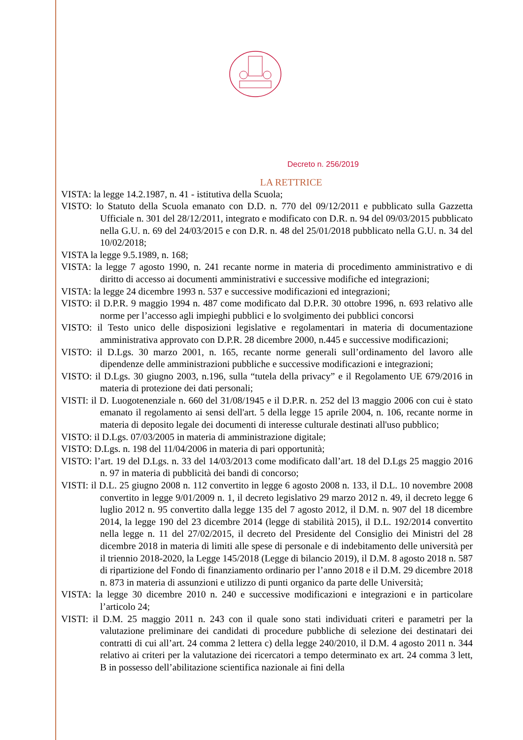Decreto n. 256/2019
LA RETTRICE
VISTA: la legge 14.2.1987, n. 41 - istitutiva della Scuola;
VISTO: lo Statuto della Scuola emanato con D.D. n. 770 del 09/12/2011 e pubblicato sulla Gazzetta Ufficiale n. 301 del 28/12/2011, integrato e modificato con D.R. n. 94 del 09/03/2015 pubblicato nella G.U. n. 69 del 24/03/2015 e con D.R. n. 48 del 25/01/2018 pubblicato nella G.U. n. 34 del 10/02/2018;
VISTA la legge 9.5.1989, n. 168;
VISTA: la legge 7 agosto 1990, n. 241 recante norme in materia di procedimento amministrativo e di diritto di accesso ai documenti amministrativi e successive modifiche ed integrazioni;
VISTA: la legge 24 dicembre 1993 n. 537 e successive modificazioni ed integrazioni;
VISTO: il D.P.R. 9 maggio 1994 n. 487 come modificato dal D.P.R. 30 ottobre 1996, n. 693 relativo alle norme per l’accesso agli impieghi pubblici e lo svolgimento dei pubblici concorsi
VISTO: il Testo unico delle disposizioni legislative e regolamentari in materia di documentazione amministrativa approvato con D.P.R. 28 dicembre 2000, n.445 e successive modificazioni;
VISTO: il D.Lgs. 30 marzo 2001, n. 165, recante norme generali sull’ordinamento del lavoro alle dipendenze delle amministrazioni pubbliche e successive modificazioni e integrazioni;
VISTO: il D.Lgs. 30 giugno 2003, n.196, sulla “tutela della privacy” e il Regolamento UE 679/2016 in materia di protezione dei dati personali;
VISTI: il D. Luogotenenziale n. 660 del 31/08/1945 e il D.P.R. n. 252 del l3 maggio 2006 con cui è stato emanato il regolamento ai sensi dell'art. 5 della legge 15 aprile 2004, n. 106, recante norme in materia di deposito legale dei documenti di interesse culturale destinati all'uso pubblico;
VISTO: il D.Lgs. 07/03/2005 in materia di amministrazione digitale;
VISTO: D.Lgs. n. 198 del 11/04/2006 in materia di pari opportunità;
VISTO: l’art. 19 del D.Lgs. n. 33 del 14/03/2013 come modificato dall’art. 18 del D.Lgs 25 maggio 2016 n. 97 in materia di pubblicità dei bandi di concorso;
VISTI: il D.L. 25 giugno 2008 n. 112 convertito in legge 6 agosto 2008 n. 133, il D.L. 10 novembre 2008 convertito in legge 9/01/2009 n. 1, il decreto legislativo 29 marzo 2012 n. 49, il decreto legge 6 luglio 2012 n. 95 convertito dalla legge 135 del 7 agosto 2012, il D.M. n. 907 del 18 dicembre 2014, la legge 190 del 23 dicembre 2014 (legge di stabilità 2015), il D.L. 192/2014 convertito nella legge n. 11 del 27/02/2015, il decreto del Presidente del Consiglio dei Ministri del 28 dicembre 2018 in materia di limiti alle spese di personale e di indebitamento delle università per il triennio 2018-2020, la Legge 145/2018 (Legge di bilancio 2019), il D.M. 8 agosto 2018 n. 587 di ripartizione del Fondo di finanziamento ordinario per l’anno 2018 e il D.M. 29 dicembre 2018 n. 873 in materia di assunzioni e utilizzo di punti organico da parte delle Università;
VISTA: la legge 30 dicembre 2010 n. 240 e successive modificazioni e integrazioni e in particolare l’articolo 24;
VISTI: il D.M. 25 maggio 2011 n. 243 con il quale sono stati individuati criteri e parametri per la valutazione preliminare dei candidati di procedure pubbliche di selezione dei destinatari dei contratti di cui all’art. 24 comma 2 lettera c) della legge 240/2010, il D.M. 4 agosto 2011 n. 344 relativo ai criteri per la valutazione dei ricercatori a tempo determinato ex art. 24 comma 3 lett, B in possesso dell’abilitazione scientifica nazionale ai fini della